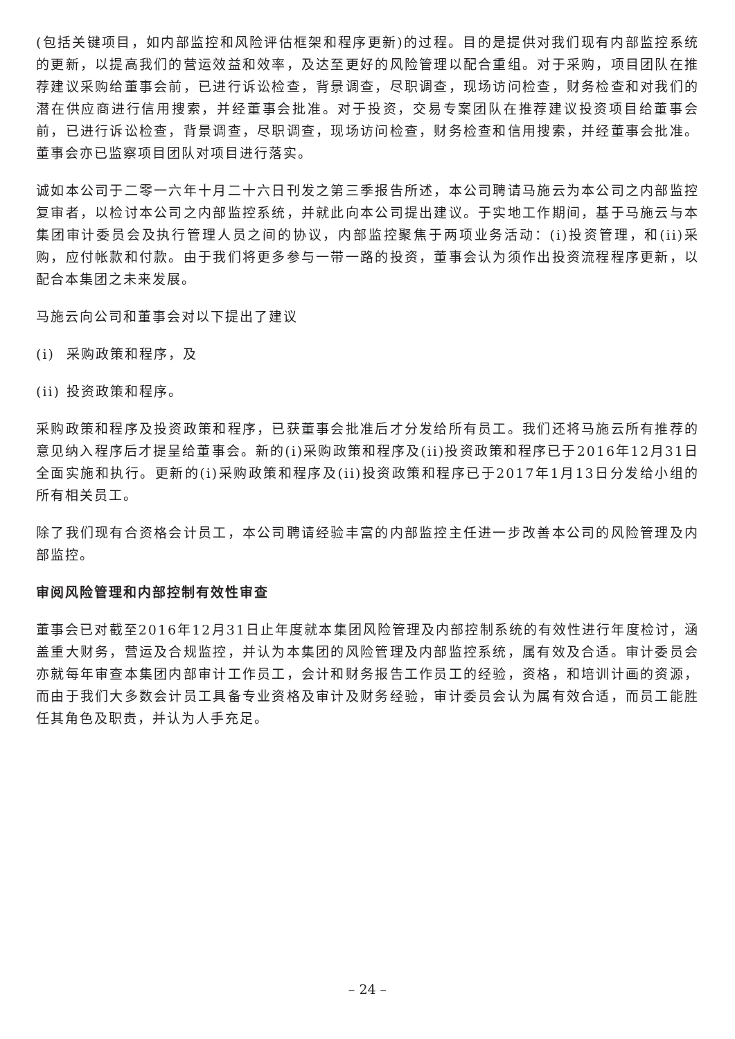(包括关键项目，如内部监控和风险评估框架和程序更新)的过程。目的是提供对我们现有内部监控系统的更新，以提高我们的营运效益和效率，及达至更好的风险管理以配合重组。对于采购，项目团队在推荐建议采购给董事会前，已进行诉讼检查，背景调查，尽职调查，现场访问检查，财务检查和对我们的潜在供应商进行信用搜索，并经董事会批准。对于投资，交易专案团队在推荐建议投资项目给董事会前，已进行诉讼检查，背景调查，尽职调查，现场访问检查，财务检查和信用搜索，并经董事会批准。董事会亦已监察项目团队对项目进行落实。
诚如本公司于二零一六年十月二十六日刊发之第三季报告所述，本公司聘请马施云为本公司之内部监控复审者，以检讨本公司之内部监控系统，并就此向本公司提出建议。于实地工作期间，基于马施云与本集团审计委员会及执行管理人员之间的协议，内部监控聚焦于两项业务活动：(i)投资管理，和(ii)采购，应付帐款和付款。由于我们将更多参与一带一路的投资，董事会认为须作出投资流程程序更新，以配合本集团之未来发展。
马施云向公司和董事会对以下提出了建议
(i) 采购政策和程序，及
(ii) 投资政策和程序。
采购政策和程序及投资政策和程序，已获董事会批准后才分发给所有员工。我们还将马施云所有推荐的意见纳入程序后才提呈给董事会。新的(i)采购政策和程序及(ii)投资政策和程序已于2016年12月31日全面实施和执行。更新的(i)采购政策和程序及(ii)投资政策和程序已于2017年1月13日分发给小组的所有相关员工。
除了我们现有合资格会计员工，本公司聘请经验丰富的内部监控主任进一步改善本公司的风险管理及内部监控。
审阅风险管理和内部控制有效性审查
董事会已对截至2016年12月31日止年度就本集团风险管理及内部控制系统的有效性进行年度检讨，涵盖重大财务，营运及合规监控，并认为本集团的风险管理及内部监控系统，属有效及合适。审计委员会亦就每年审查本集团内部审计工作员工，会计和财务报告工作员工的经验，资格，和培训计画的资源，而由于我们大多数会计员工具备专业资格及审计及财务经验，审计委员会认为属有效合适，而员工能胜任其角色及职责，并认为人手充足。
– 24 –